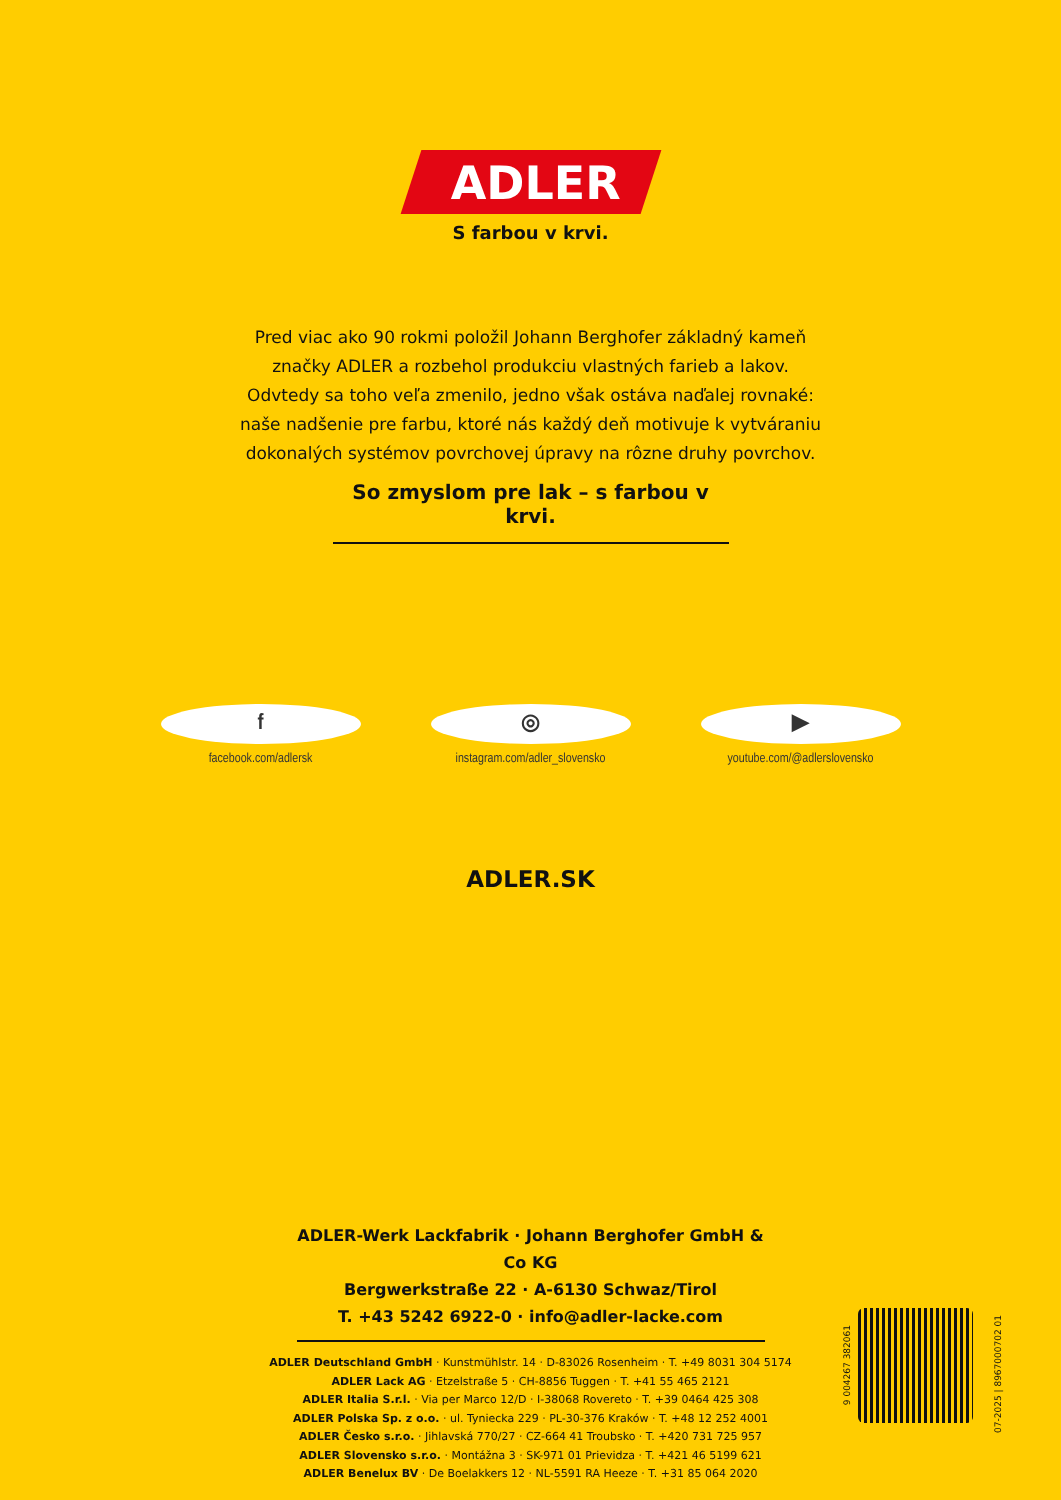ADLER
S farbou v krvi.
Pred viac ako 90 rokmi položil Johann Berghofer základný kameň
značky ADLER a rozbehol produkciu vlastných farieb a lakov.
Odvtedy sa toho veľa zmenilo, jedno však ostáva naďalej rovnaké:
naše nadšenie pre farbu, ktoré nás každý deň motivuje k vytváraniu
dokonalých systémov povrchovej úpravy na rôzne druhy povrchov.
So zmyslom pre lak – s farbou v krvi.
f
facebook.com/adlersk
◎
instagram.com/adler_slovensko
▶
youtube.com/@adlerslovensko
ADLER.SK
ADLER-Werk Lackfabrik · Johann Berghofer GmbH & Co KG
Bergwerkstraße 22 · A-6130 Schwaz/Tirol
T. +43 5242 6922-0 · info@adler-lacke.com
ADLER Deutschland GmbH · Kunstmühlstr. 14 · D-83026 Rosenheim · T. +49 8031 304 5174
ADLER Lack AG · Etzelstraße 5 · CH-8856 Tuggen · T. +41 55 465 2121
ADLER Italia S.r.l. · Via per Marco 12/D · I-38068 Rovereto · T. +39 0464 425 308
ADLER Polska Sp. z o.o. · ul. Tyniecka 229 · PL-30-376 Kraków · T. +48 12 252 4001
ADLER Česko s.r.o. · Jihlavská 770/27 · CZ-664 41 Troubsko · T. +420 731 725 957
ADLER Slovensko s.r.o. · Montážna 3 · SK-971 01 Prievidza · T. +421 46 5199 621
ADLER Benelux BV · De Boelakkers 12 · NL-5591 RA Heeze · T. +31 85 064 2020
9 004267 382061
07-2025 | 8967000702 01